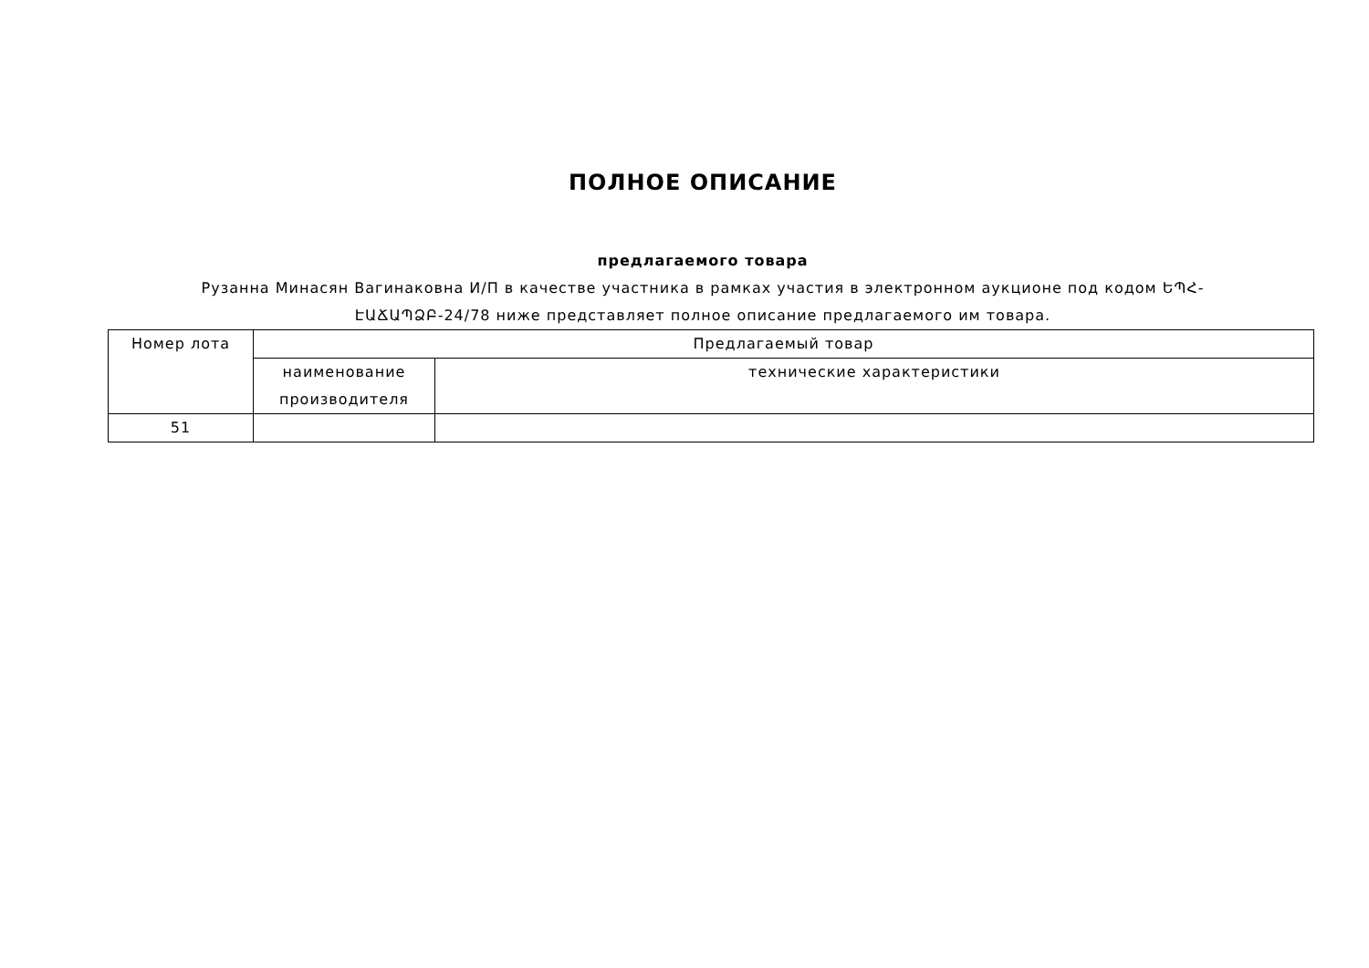ПОЛНОЕ ОПИСАНИЕ
предлагаемого товара
Рузанна Минасян Вагинаковна И/П в качестве участника в рамках участия в электронном аукционе под кодом ԵՊՀ-ԷԱՃԱՊՁԲ-24/78 ниже представляет полное описание предлагаемого им товара.
| Номер лота | Предлагаемый товар | |
| --- | --- | --- |
| | наименование производителя | технические характеристики |
| 51 | | |